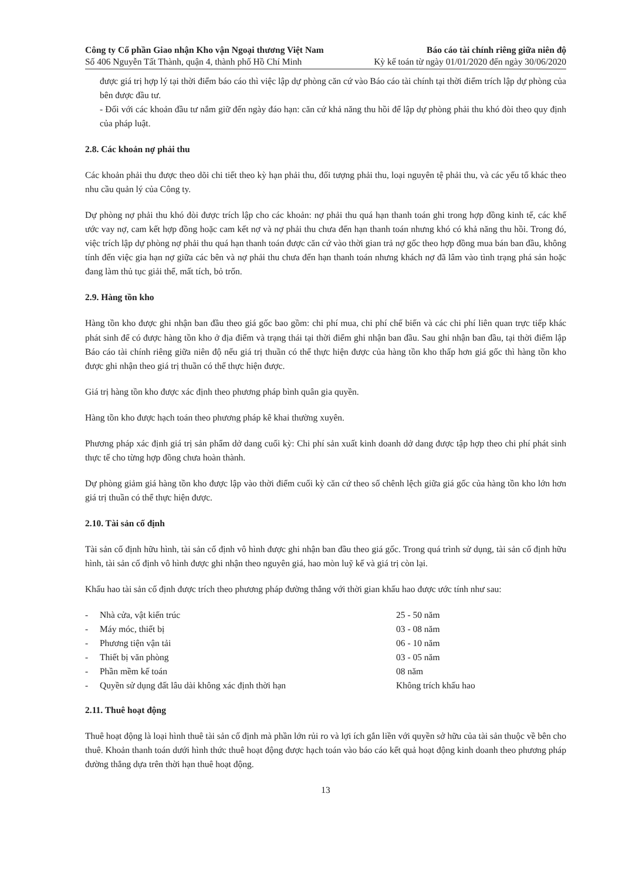Công ty Cổ phần Giao nhận Kho vận Ngoại thương Việt Nam
Số 406 Nguyễn Tất Thành, quận 4, thành phố Hồ Chí Minh
Báo cáo tài chính riêng giữa niên độ
Kỳ kế toán từ ngày 01/01/2020 đến ngày 30/06/2020
được giá trị hợp lý tại thời điểm báo cáo thì việc lập dự phòng căn cứ vào Báo cáo tài chính tại thời điểm trích lập dự phòng của bên được đầu tư.
- Đối với các khoản đầu tư nắm giữ đến ngày đáo hạn: căn cứ khả năng thu hồi để lập dự phòng phải thu khó đòi theo quy định của pháp luật.
2.8. Các khoản nợ phải thu
Các khoản phải thu được theo dõi chi tiết theo kỳ hạn phải thu, đối tượng phải thu, loại nguyên tệ phải thu, và các yếu tố khác theo nhu cầu quản lý của Công ty.
Dự phòng nợ phải thu khó đòi được trích lập cho các khoản: nợ phải thu quá hạn thanh toán ghi trong hợp đồng kinh tế, các khế ước vay nợ, cam kết hợp đồng hoặc cam kết nợ và nợ phải thu chưa đến hạn thanh toán nhưng khó có khả năng thu hồi. Trong đó, việc trích lập dự phòng nợ phải thu quá hạn thanh toán được căn cứ vào thời gian trả nợ gốc theo hợp đồng mua bán ban đầu, không tính đến việc gia hạn nợ giữa các bên và nợ phải thu chưa đến hạn thanh toán nhưng khách nợ đã lâm vào tình trạng phá sản hoặc đang làm thủ tục giải thể, mất tích, bỏ trốn.
2.9. Hàng tồn kho
Hàng tồn kho được ghi nhận ban đầu theo giá gốc bao gồm: chi phí mua, chi phí chế biến và các chi phí liên quan trực tiếp khác phát sinh để có được hàng tồn kho ở địa điểm và trạng thái tại thời điểm ghi nhận ban đầu. Sau ghi nhận ban đầu, tại thời điểm lập Báo cáo tài chính riêng giữa niên độ nếu giá trị thuần có thể thực hiện được của hàng tồn kho thấp hơn giá gốc thì hàng tồn kho được ghi nhận theo giá trị thuần có thể thực hiện được.
Giá trị hàng tồn kho được xác định theo phương pháp bình quân gia quyền.
Hàng tồn kho được hạch toán theo phương pháp kê khai thường xuyên.
Phương pháp xác định giá trị sản phẩm dở dang cuối kỳ: Chi phí sản xuất kinh doanh dở dang được tập hợp theo chi phí phát sinh thực tế cho từng hợp đồng chưa hoàn thành.
Dự phòng giảm giá hàng tồn kho được lập vào thời điểm cuối kỳ căn cứ theo số chênh lệch giữa giá gốc của hàng tồn kho lớn hơn giá trị thuần có thể thực hiện được.
2.10. Tài sản cố định
Tài sản cố định hữu hình, tài sản cố định vô hình được ghi nhận ban đầu theo giá gốc. Trong quá trình sử dụng, tài sản cố định hữu hình, tài sản cố định vô hình được ghi nhận theo nguyên giá, hao mòn luỹ kế và giá trị còn lại.
Khấu hao tài sản cố định được trích theo phương pháp đường thẳng với thời gian khấu hao được ước tính như sau:
| - | Nhà cửa, vật kiến trúc | 25 - 50 năm |
| - | Máy móc, thiết bị | 03 - 08 năm |
| - | Phương tiện vận tải | 06 - 10 năm |
| - | Thiết bị văn phòng | 03 - 05 năm |
| - | Phần mềm kế toán | 08 năm |
| - | Quyền sử dụng đất lâu dài không xác định thời hạn | Không trích khấu hao |
2.11. Thuê hoạt động
Thuê hoạt động là loại hình thuê tài sản cố định mà phần lớn rủi ro và lợi ích gắn liền với quyền sở hữu của tài sản thuộc về bên cho thuê. Khoản thanh toán dưới hình thức thuê hoạt động được hạch toán vào báo cáo kết quả hoạt động kinh doanh theo phương pháp đường thẳng dựa trên thời hạn thuê hoạt động.
13